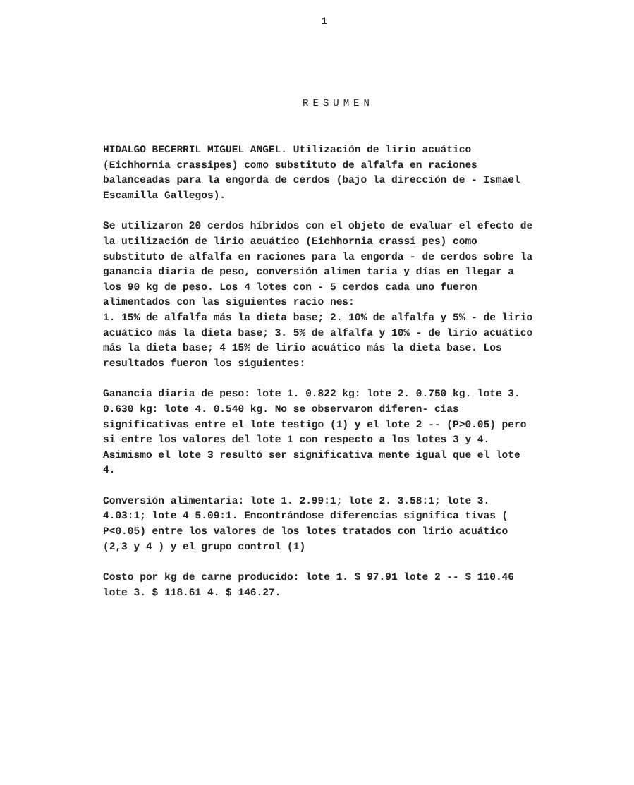1
RESUMEN
HIDALGO BECERRIL MIGUEL ANGEL. Utilización de lirio acuático (Eichhornia crassipes) como substituto de alfalfa en raciones balanceadas para la engorda de cerdos (bajo la dirección de - Ismael Escamilla Gallegos).
Se utilizaron 20 cerdos híbridos con el objeto de evaluar el efecto de la utilización de lirio acuático (Eichhornia crassi pes) como substituto de alfalfa en raciones para la engorda - de cerdos sobre la ganancia diaria de peso, conversión alimen taria y días en llegar a los 90 kg de peso. Los 4 lotes con - 5 cerdos cada uno fueron alimentados con las siguientes racio nes:
1. 15% de alfalfa más la dieta base; 2. 10% de alfalfa y 5% - de lirio acuático más la dieta base; 3. 5% de alfalfa y 10% - de lirio acuático más la dieta base; 4 15% de lirio acuático más la dieta base. Los resultados fueron los siguientes:
Ganancia diaria de peso: lote 1. 0.822 kg: lote 2. 0.750 kg. lote 3. 0.630 kg: lote 4. 0.540 kg. No se observaron diferen- cias significativas entre el lote testigo (1) y el lote 2 -- (P>0.05) pero si entre los valores del lote 1 con respecto a los lotes 3 y 4. Asimismo el lote 3 resultó ser significativa mente igual que el lote 4.
Conversión alimentaria: lote 1. 2.99:1; lote 2. 3.58:1; lote 3. 4.03:1; lote 4 5.09:1. Encontrándose diferencias significa tivas ( P<0.05) entre los valores de los lotes tratados con lirio acuático (2,3 y 4 ) y el grupo control (1)
Costo por kg de carne producido: lote 1. $ 97.91 lote 2 -- $ 110.46 lote 3. $ 118.61 4. $ 146.27.